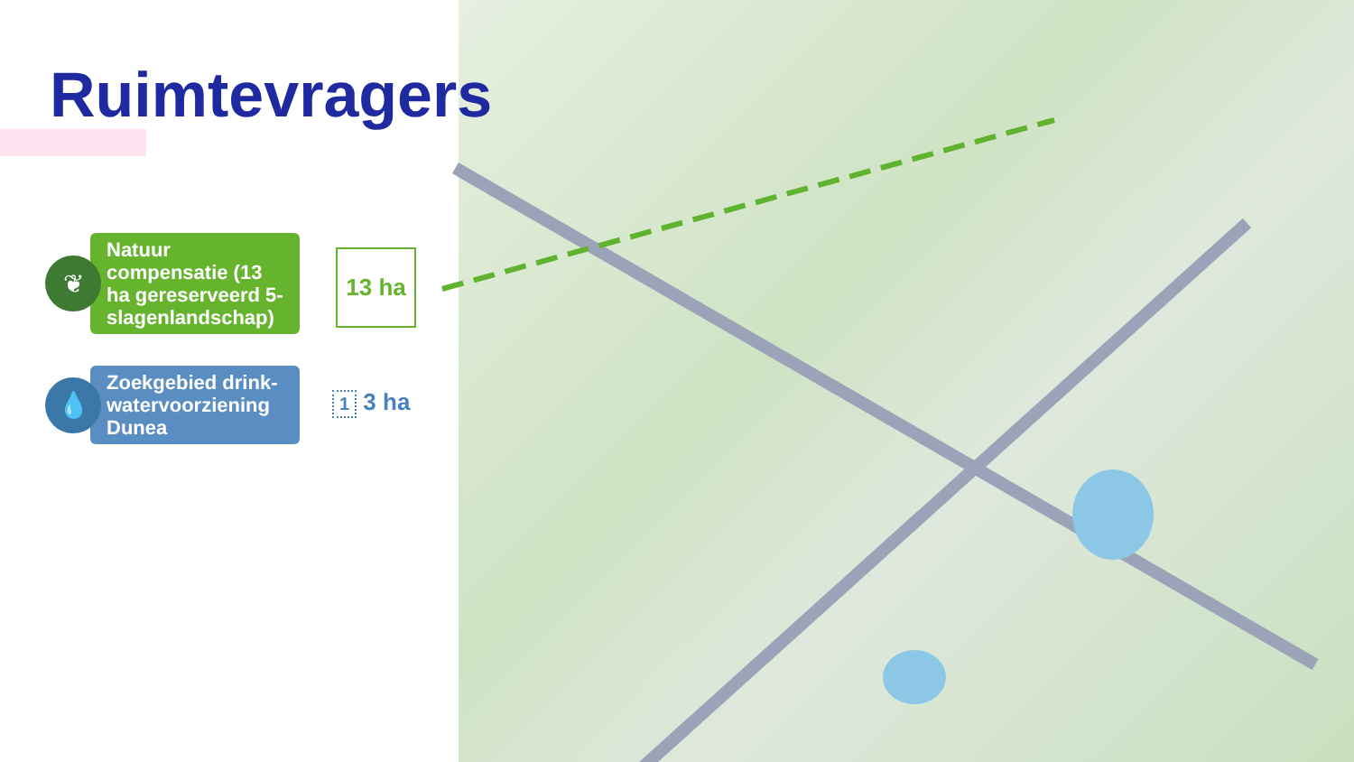Ruimtevragers
❦
Natuur compensatie (13 ha gereserveerd 5-slagenlandschap)
13 ha
💧
Zoekgebied drink-watervoorziening Dunea
1 3 ha